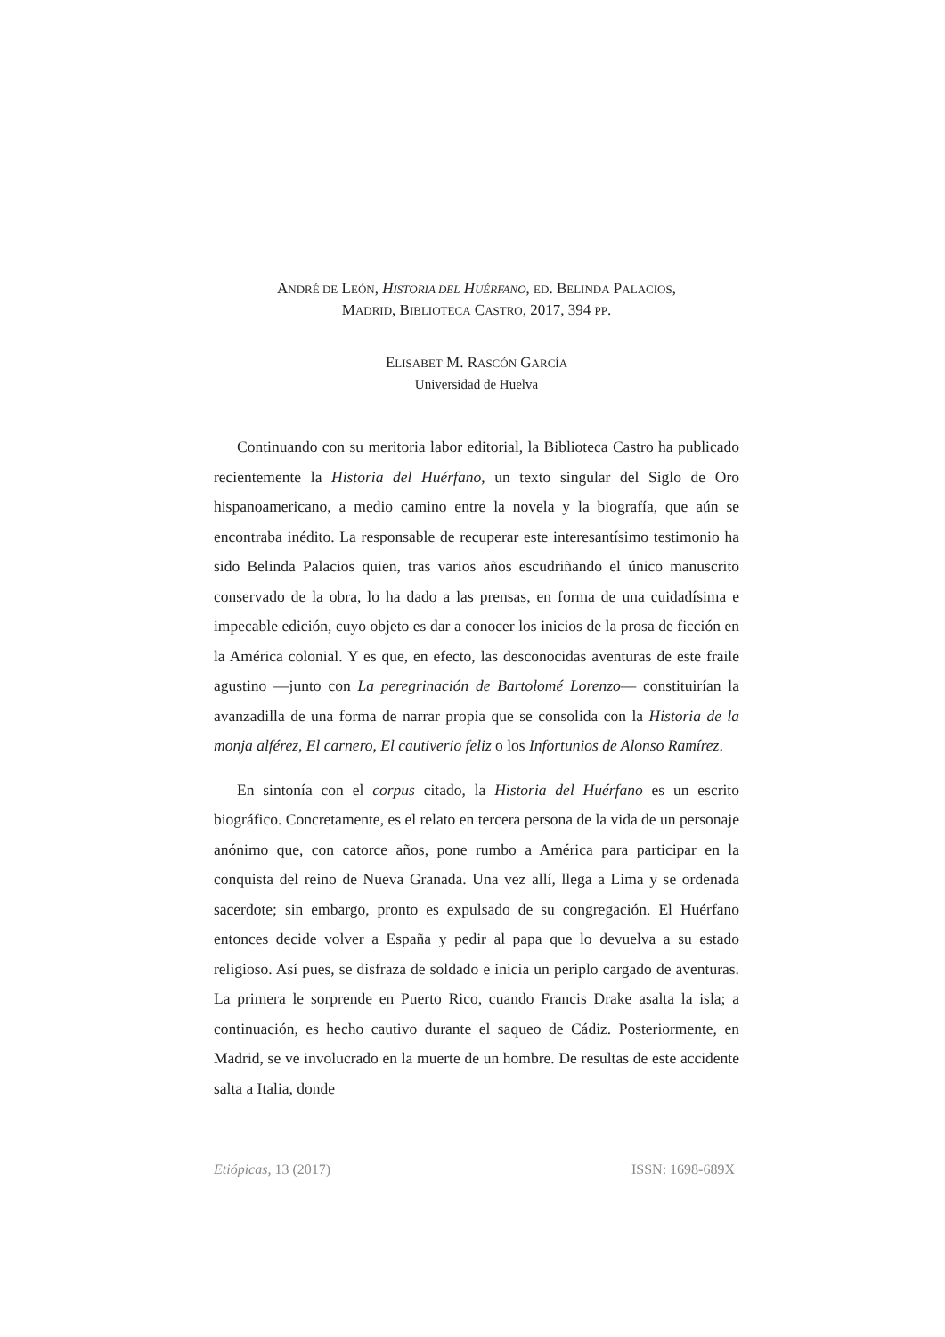ANDRÉ DE LEÓN, HISTORIA DEL HUÉRFANO, ED. BELINDA PALACIOS,
MADRID, BIBLIOTECA CASTRO, 2017, 394 PP.
ELISABET M. RASCÓN GARCÍA
Universidad de Huelva
Continuando con su meritoria labor editorial, la Biblioteca Castro ha publicado recientemente la Historia del Huérfano, un texto singular del Siglo de Oro hispanoamericano, a medio camino entre la novela y la biografía, que aún se encontraba inédito. La responsable de recuperar este interesantísimo testimonio ha sido Belinda Palacios quien, tras varios años escudriñando el único manuscrito conservado de la obra, lo ha dado a las prensas, en forma de una cuidadísima e impecable edición, cuyo objeto es dar a conocer los inicios de la prosa de ficción en la América colonial. Y es que, en efecto, las desconocidas aventuras de este fraile agustino —junto con La peregrinación de Bartolomé Lorenzo— constituirían la avanzadilla de una forma de narrar propia que se consolida con la Historia de la monja alférez, El carnero, El cautiverio feliz o los Infortunios de Alonso Ramírez.
En sintonía con el corpus citado, la Historia del Huérfano es un escrito biográfico. Concretamente, es el relato en tercera persona de la vida de un personaje anónimo que, con catorce años, pone rumbo a América para participar en la conquista del reino de Nueva Granada. Una vez allí, llega a Lima y se ordenada sacerdote; sin embargo, pronto es expulsado de su congregación. El Huérfano entonces decide volver a España y pedir al papa que lo devuelva a su estado religioso. Así pues, se disfraza de soldado e inicia un periplo cargado de aventuras. La primera le sorprende en Puerto Rico, cuando Francis Drake asalta la isla; a continuación, es hecho cautivo durante el saqueo de Cádiz. Posteriormente, en Madrid, se ve involucrado en la muerte de un hombre. De resultas de este accidente salta a Italia, donde
Etiópicas, 13 (2017) ISSN: 1698-689X